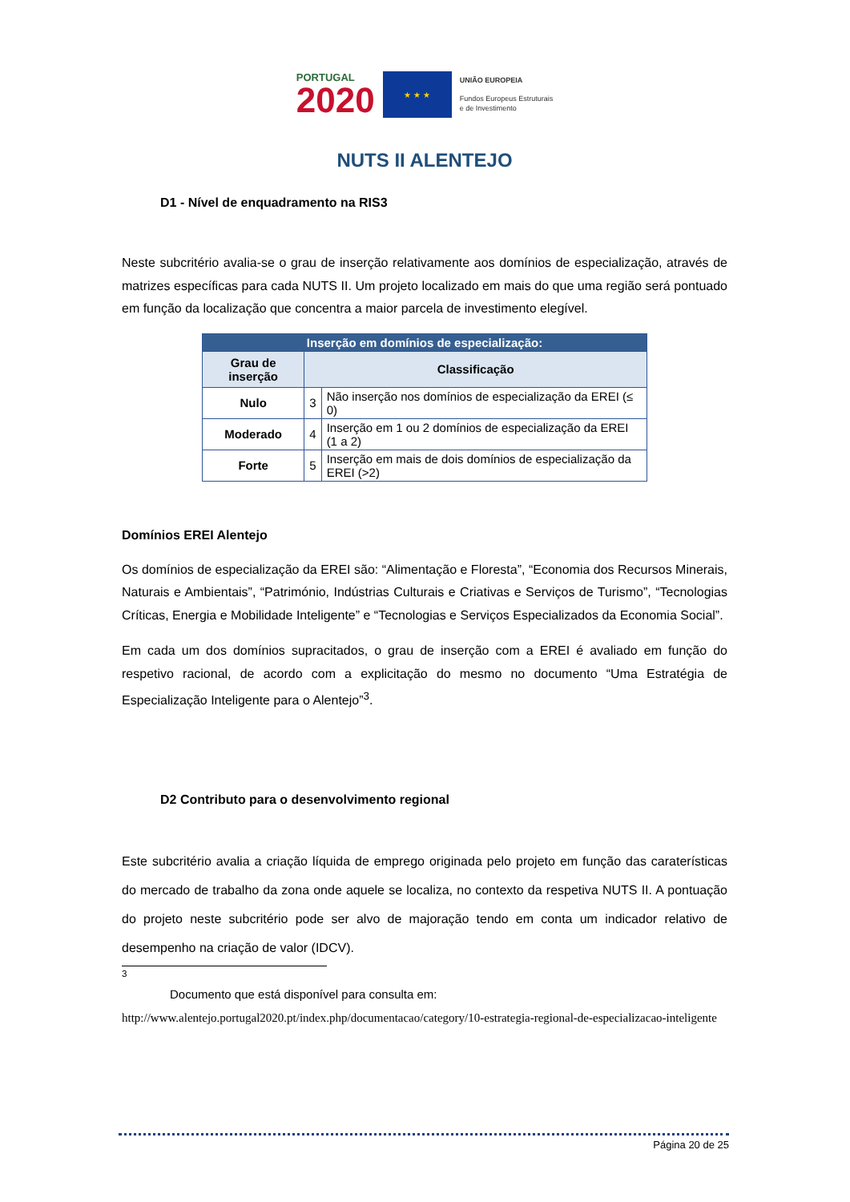PORTUGAL
2020
★ ★ ★
UNIÃO EUROPEIA
Fundos Europeus Estruturais
e de Investimento
NUTS II ALENTEJO
D1 - Nível de enquadramento na RIS3
Neste subcritério avalia-se o grau de inserção relativamente aos domínios de especialização, através de matrizes específicas para cada NUTS II. Um projeto localizado em mais do que uma região será pontuado em função da localização que concentra a maior parcela de investimento elegível.
| Inserção em domínios de especialização: | | |
| Grau de inserção | Classificação | |
| Nulo | 3 | Não inserção nos domínios de especialização da EREI (≤ 0) |
| Moderado | 4 | Inserção em 1 ou 2 domínios de especialização da EREI (1 a 2) |
| Forte | 5 | Inserção em mais de dois domínios de especialização da EREI (>2) |
Domínios EREI Alentejo
Os domínios de especialização da EREI são: “Alimentação e Floresta”, “Economia dos Recursos Minerais, Naturais e Ambientais”, “Património, Indústrias Culturais e Criativas e Serviços de Turismo”, “Tecnologias Críticas, Energia e Mobilidade Inteligente” e “Tecnologias e Serviços Especializados da Economia Social”.
Em cada um dos domínios supracitados, o grau de inserção com a EREI é avaliado em função do respetivo racional, de acordo com a explicitação do mesmo no documento “Uma Estratégia de Especialização Inteligente para o Alentejo”<sup>3</sup>.
D2 Contributo para o desenvolvimento regional
Este subcritério avalia a criação líquida de emprego originada pelo projeto em função das caraterísticas do mercado de trabalho da zona onde aquele se localiza, no contexto da respetiva NUTS II. A pontuação do projeto neste subcritério pode ser alvo de majoração tendo em conta um indicador relativo de desempenho na criação de valor (IDCV).
<sup>3</sup>
Documento que está disponível para consulta em:
http://www.alentejo.portugal2020.pt/index.php/documentacao/category/10-estrategia-regional-de-especializacao-inteligente
Página 20 de 25